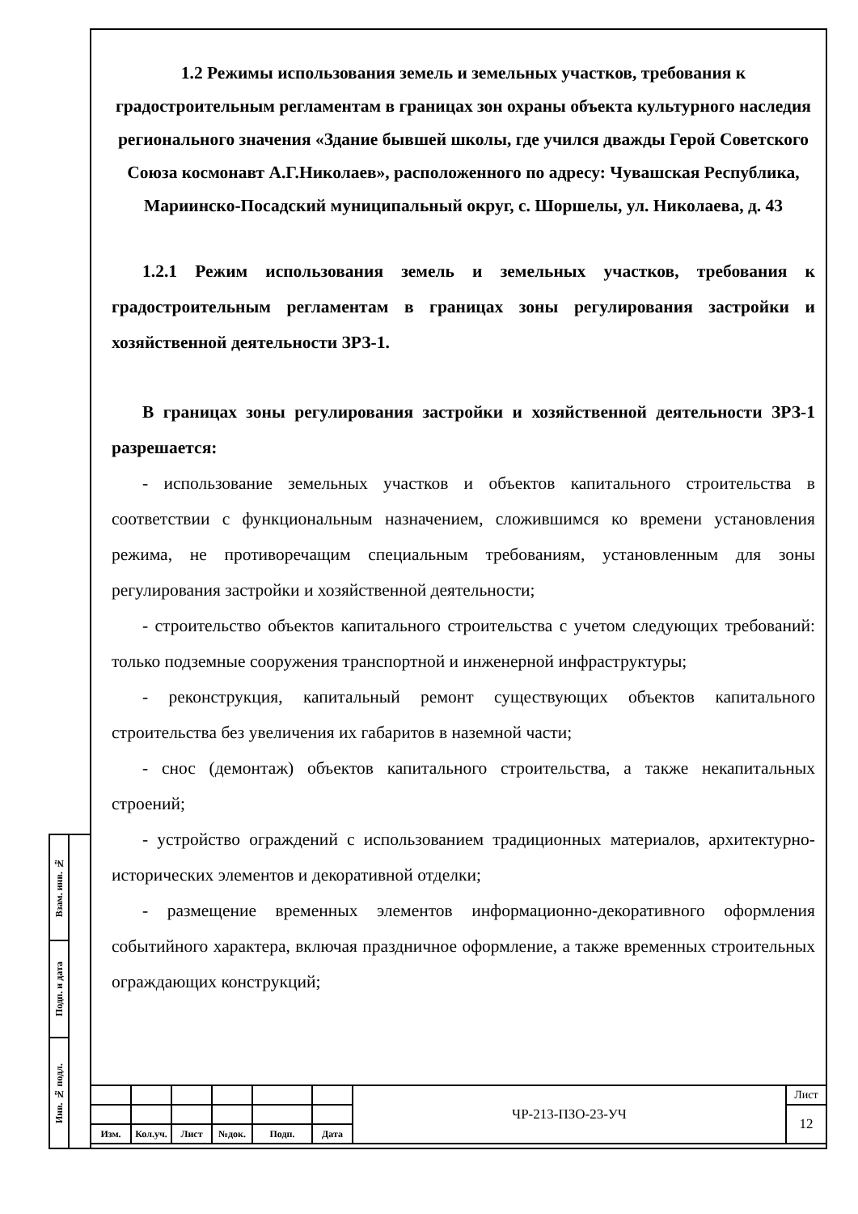1.2 Режимы использования земель и земельных участков, требования к градостроительным регламентам в границах зон охраны объекта культурного наследия регионального значения «Здание бывшей школы, где учился дважды Герой Советского Союза космонавт А.Г.Николаев», расположенного по адресу: Чувашская Республика, Мариинско-Посадский муниципальный округ, с. Шоршелы, ул. Николаева, д. 43
1.2.1 Режим использования земель и земельных участков, требования к градостроительным регламентам в границах зоны регулирования застройки и хозяйственной деятельности ЗРЗ-1.
В границах зоны регулирования застройки и хозяйственной деятельности ЗРЗ-1 разрешается:
- использование земельных участков и объектов капитального строительства в соответствии с функциональным назначением, сложившимся ко времени установления режима, не противоречащим специальным требованиям, установленным для зоны регулирования застройки и хозяйственной деятельности;
- строительство объектов капитального строительства с учетом следующих требований: только подземные сооружения транспортной и инженерной инфраструктуры;
- реконструкция, капитальный ремонт существующих объектов капитального строительства без увеличения их габаритов в наземной части;
- снос (демонтаж) объектов капитального строительства, а также некапитальных строений;
- устройство ограждений с использованием традиционных материалов, архитектурно-исторических элементов и декоративной отделки;
- размещение временных элементов информационно-декоративного оформления событийного характера, включая праздничное оформление, а также временных строительных ограждающих конструкций;
Взам. инв. №
Подп. и дата
Инв. № подл.
| | | | | | | ЧР-213-ПЗО-23-УЧ | Лист |
| | | | | | | | 12 |
| Изм. | Кол.уч. | Лист | №док. | Подп. | Дата | | |